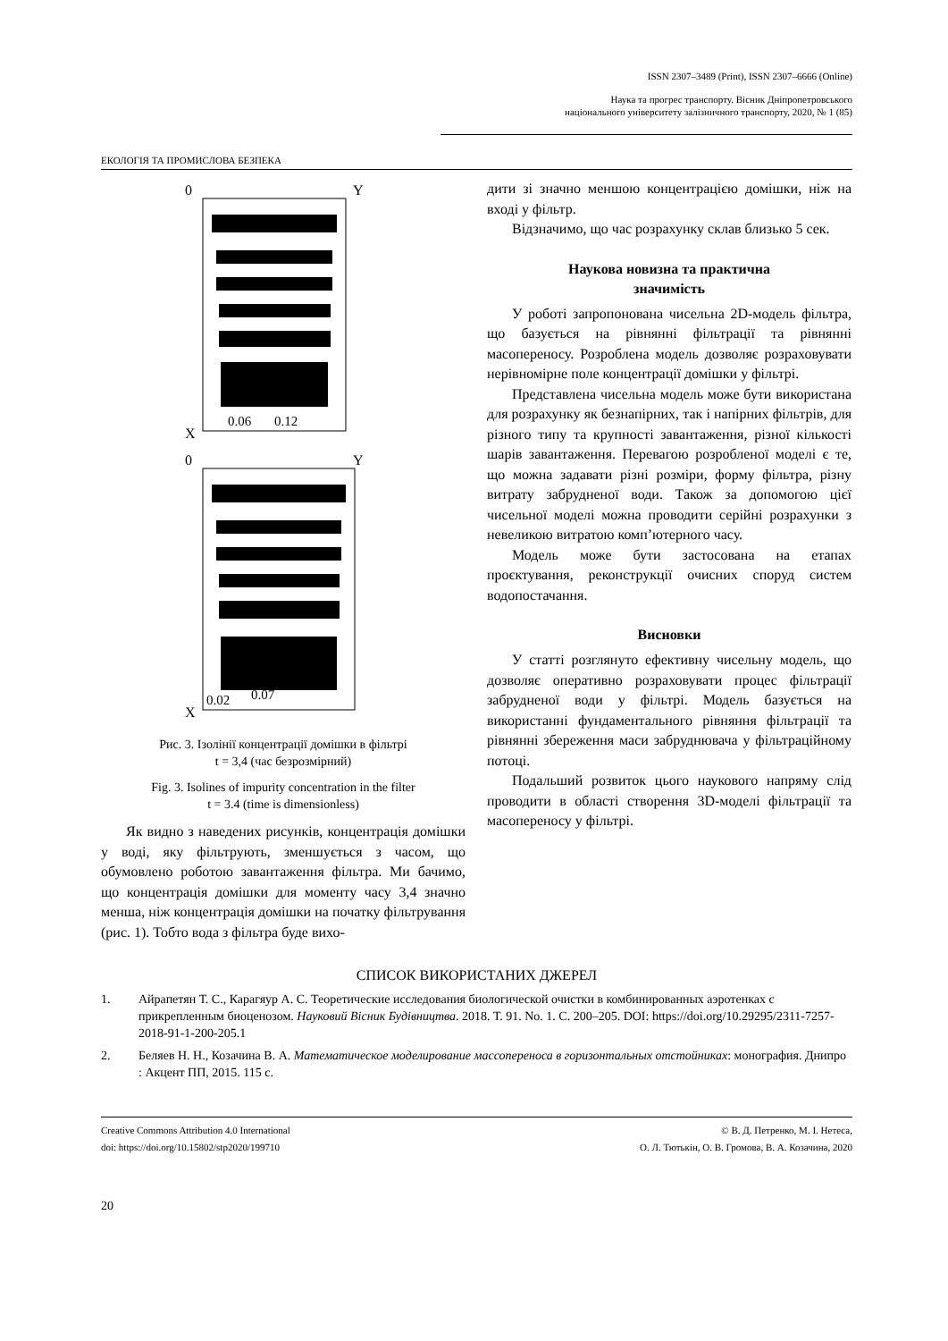ISSN 2307–3489 (Print), ISSN 2307–6666 (Online)
Наука та прогрес транспорту. Вісник Дніпропетровського
національного університету залізничного транспорту, 2020, № 1 (85)
ЕКОЛОГІЯ ТА ПРОМИСЛОВА БЕЗПЕКА
0
Y
X
0.06
0.12
0
Y
X
0.02
0.07
Рис. 3. Ізолінії концентрації домішки в фільтрі
t = 3,4 (час безрозмірний)
Fig. 3. Isolines of impurity concentration in the filter
t = 3.4 (time is dimensionless)
Як видно з наведених рисунків, концентрація домішки у воді, яку фільтрують, зменшується з часом, що обумовлено роботою завантаження фільтра. Ми бачимо, що концентрація домішки для моменту часу 3,4 значно менша, ніж концентрація домішки на початку фільтрування (рис. 1). Тобто вода з фільтра буде вихо-
дити зі значно меншою концентрацією домішки, ніж на вході у фільтр.
Відзначимо, що час розрахунку склав близько 5 сек.
Наукова новизна та практична
значимість
У роботі запропонована чисельна 2D-модель фільтра, що базується на рівнянні фільтрації та рівнянні масопереносу. Розроблена модель дозволяє розраховувати нерівномірне поле концентрації домішки у фільтрі.
Представлена чисельна модель може бути використана для розрахунку як безнапірних, так і напірних фільтрів, для різного типу та крупності завантаження, різної кількості шарів завантаження. Перевагою розробленої моделі є те, що можна задавати різні розміри, форму фільтра, різну витрату забрудненої води. Також за допомогою цієї чисельної моделі можна проводити серійні розрахунки з невеликою витратою комп’ютерного часу.
Модель може бути застосована на етапах проєктування, реконструкції очисних споруд систем водопостачання.
Висновки
У статті розглянуто ефективну чисельну модель, що дозволяє оперативно розраховувати процес фільтрації забрудненої води у фільтрі. Модель базується на використанні фундаментального рівняння фільтрації та рівнянні збереження маси забруднювача у фільтраційному потоці.
Подальший розвиток цього наукового напряму слід проводити в області створення 3D-моделі фільтрації та масопереносу у фільтрі.
СПИСОК ВИКОРИСТАНИХ ДЖЕРЕЛ
1. Айрапетян Т. С., Карагяур А. С. Теоретические исследования биологической очистки в комбинированных аэротенках с прикрепленным биоценозом. Науковий Вісник Будівництва. 2018. Т. 91. No. 1. С. 200–205. DOI: https://doi.org/10.29295/2311-7257-2018-91-1-200-205.1
2. Беляев Н. Н., Козачина В. А. Математическое моделирование массопереноса в горизонтальных отстойниках: монография. Днипро : Акцент ПП, 2015. 115 с.
Creative Commons Attribution 4.0 International
doi: https://doi.org/10.15802/stp2020/199710
© В. Д. Петренко, М. І. Нетеса,
О. Л. Тютькін, О. В. Громова, В. А. Козачина, 2020
20